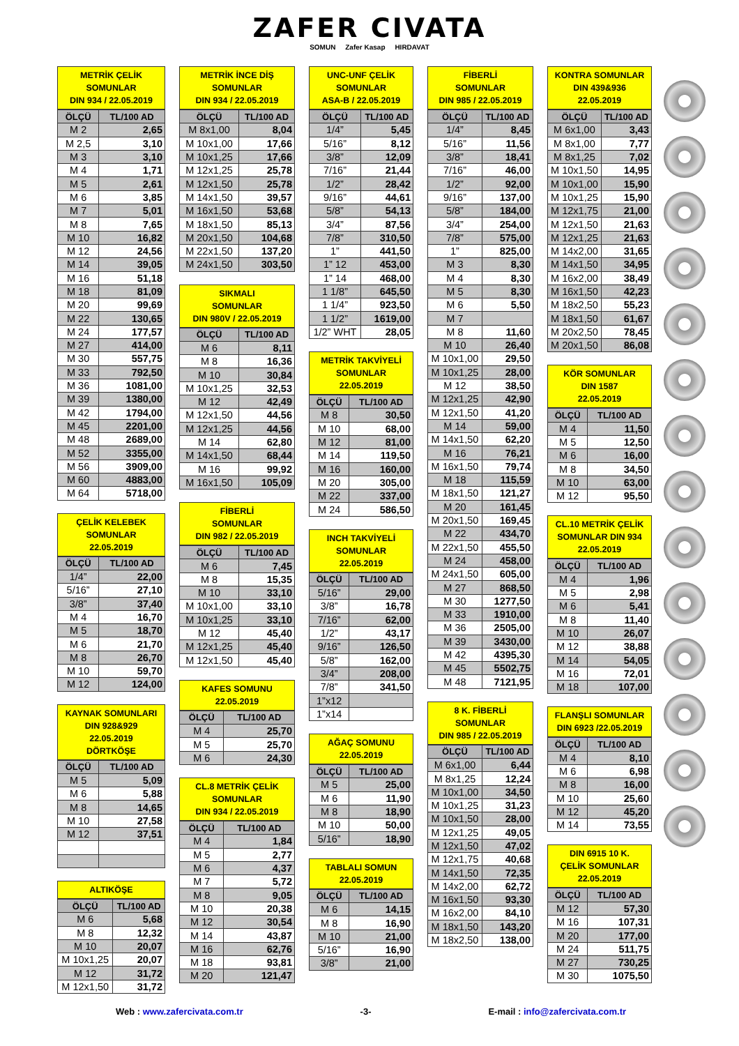ZAFER CIVATA
SOMUN Zafer Kasap HIRDAVAT
METRİK ÇELİK
SOMUNLAR
DIN 934 / 22.05.2019
| ÖLÇÜ | TL/100 AD |
| --- | --- |
| M 2 | 2,65 |
| M 2,5 | 3,10 |
| M 3 | 3,10 |
| M 4 | 1,71 |
| M 5 | 2,61 |
| M 6 | 3,85 |
| M 7 | 5,01 |
| M 8 | 7,65 |
| M 10 | 16,82 |
| M 12 | 24,56 |
| M 14 | 39,05 |
| M 16 | 51,18 |
| M 18 | 81,09 |
| M 20 | 99,69 |
| M 22 | 130,65 |
| M 24 | 177,57 |
| M 27 | 414,00 |
| M 30 | 557,75 |
| M 33 | 792,50 |
| M 36 | 1081,00 |
| M 39 | 1380,00 |
| M 42 | 1794,00 |
| M 45 | 2201,00 |
| M 48 | 2689,00 |
| M 52 | 3355,00 |
| M 56 | 3909,00 |
| M 60 | 4883,00 |
| M 64 | 5718,00 |
ÇELİK KELEBEK
SOMUNLAR
22.05.2019
| ÖLÇÜ | TL/100 AD |
| --- | --- |
| 1/4” | 22,00 |
| 5/16” | 27,10 |
| 3/8” | 37,40 |
| M 4 | 16,70 |
| M 5 | 18,70 |
| M 6 | 21,70 |
| M 8 | 26,70 |
| M 10 | 59,70 |
| M 12 | 124,00 |
KAYNAK SOMUNLARI
DIN 928&929
22.05.2019
DÖRTKÖŞE
| ÖLÇÜ | TL/100 AD |
| --- | --- |
| M 5 | 5,09 |
| M 6 | 5,88 |
| M 8 | 14,65 |
| M 10 | 27,58 |
| M 12 | 37,51 |
ALTIKÖŞE
| ÖLÇÜ | TL/100 AD |
| --- | --- |
| M 6 | 5,68 |
| M 8 | 12,32 |
| M 10 | 20,07 |
| M 10x1,25 | 20,07 |
| M 12 | 31,72 |
| M 12x1,50 | 31,72 |
METRİK İNCE DİŞ
SOMUNLAR
DIN 934 / 22.05.2019
| ÖLÇÜ | TL/100 AD |
| --- | --- |
| M 8x1,00 | 8,04 |
| M 10x1,00 | 17,66 |
| M 10x1,25 | 17,66 |
| M 12x1,25 | 25,78 |
| M 12x1,50 | 25,78 |
| M 14x1,50 | 39,57 |
| M 16x1,50 | 53,68 |
| M 18x1,50 | 85,13 |
| M 20x1,50 | 104,68 |
| M 22x1,50 | 137,20 |
| M 24x1,50 | 303,50 |
SIKMALI
SOMUNLAR
DIN 980V / 22.05.2019
| ÖLÇÜ | TL/100 AD |
| --- | --- |
| M 6 | 8,11 |
| M 8 | 16,36 |
| M 10 | 30,84 |
| M 10x1,25 | 32,53 |
| M 12 | 42,49 |
| M 12x1,50 | 44,56 |
| M 12x1,25 | 44,56 |
| M 14 | 62,80 |
| M 14x1,50 | 68,44 |
| M 16 | 99,92 |
| M 16x1,50 | 105,09 |
FİBERLİ
SOMUNLAR
DIN 982 / 22.05.2019
| ÖLÇÜ | TL/100 AD |
| --- | --- |
| M 6 | 7,45 |
| M 8 | 15,35 |
| M 10 | 33,10 |
| M 10x1,00 | 33,10 |
| M 10x1,25 | 33,10 |
| M 12 | 45,40 |
| M 12x1,25 | 45,40 |
| M 12x1,50 | 45,40 |
KAFES SOMUNU
22.05.2019
| ÖLÇÜ | TL/100 AD |
| --- | --- |
| M 4 | 25,70 |
| M 5 | 25,70 |
| M 6 | 24,30 |
CL.8 METRİK ÇELİK
SOMUNLAR
DIN 934 / 22.05.2019
| ÖLÇÜ | TL/100 AD |
| --- | --- |
| M 4 | 1,84 |
| M 5 | 2,77 |
| M 6 | 4,37 |
| M 7 | 5,72 |
| M 8 | 9,05 |
| M 10 | 20,38 |
| M 12 | 30,54 |
| M 14 | 43,87 |
| M 16 | 62,76 |
| M 18 | 93,81 |
| M 20 | 121,47 |
UNC-UNF ÇELİK
SOMUNLAR
ASA-B / 22.05.2019
| ÖLÇÜ | TL/100 AD |
| --- | --- |
| 1/4” | 5,45 |
| 5/16” | 8,12 |
| 3/8” | 12,09 |
| 7/16” | 21,44 |
| 1/2” | 28,42 |
| 9/16” | 44,61 |
| 5/8” | 54,13 |
| 3/4” | 87,56 |
| 7/8” | 310,50 |
| 1” | 441,50 |
| 1” 12 | 453,00 |
| 1” 14 | 468,00 |
| 1 1/8” | 645,50 |
| 1 1/4” | 923,50 |
| 1 1/2” | 1619,00 |
| 1/2” WHT | 28,05 |
METRİK TAKVİYELİ
SOMUNLAR
22.05.2019
| ÖLÇÜ | TL/100 AD |
| --- | --- |
| M 8 | 30,50 |
| M 10 | 68,00 |
| M 12 | 81,00 |
| M 14 | 119,50 |
| M 16 | 160,00 |
| M 20 | 305,00 |
| M 22 | 337,00 |
| M 24 | 586,50 |
INCH TAKVİYELİ
SOMUNLAR
22.05.2019
| ÖLÇÜ | TL/100 AD |
| --- | --- |
| 5/16” | 29,00 |
| 3/8” | 16,78 |
| 7/16” | 62,00 |
| 1/2” | 43,17 |
| 9/16” | 126,50 |
| 5/8” | 162,00 |
| 3/4” | 208,00 |
| 7/8” | 341,50 |
| 1”x12 | |
| 1”x14 | |
AĞAÇ SOMUNU
22.05.2019
| ÖLÇÜ | TL/100 AD |
| --- | --- |
| M 5 | 25,00 |
| M 6 | 11,90 |
| M 8 | 18,90 |
| M 10 | 50,00 |
| 5/16” | 18,90 |
TABLALI SOMUN
22.05.2019
| ÖLÇÜ | TL/100 AD |
| --- | --- |
| M 6 | 14,15 |
| M 8 | 16,90 |
| M 10 | 21,00 |
| 5/16” | 16,90 |
| 3/8” | 21,00 |
FİBERLİ
SOMUNLAR
DIN 985 / 22.05.2019
| ÖLÇÜ | TL/100 AD |
| --- | --- |
| 1/4” | 8,45 |
| 5/16” | 11,56 |
| 3/8” | 18,41 |
| 7/16” | 46,00 |
| 1/2” | 92,00 |
| 9/16” | 137,00 |
| 5/8” | 184,00 |
| 3/4” | 254,00 |
| 7/8” | 575,00 |
| 1” | 825,00 |
| M 3 | 8,30 |
| M 4 | 8,30 |
| M 5 | 8,30 |
| M 6 | 5,50 |
| M 7 | |
| M 8 | 11,60 |
| M 10 | 26,40 |
| M 10x1,00 | 29,50 |
| M 10x1,25 | 28,00 |
| M 12 | 38,50 |
| M 12x1,25 | 42,90 |
| M 12x1,50 | 41,20 |
| M 14 | 59,00 |
| M 14x1,50 | 62,20 |
| M 16 | 76,21 |
| M 16x1,50 | 79,74 |
| M 18 | 115,59 |
| M 18x1,50 | 121,27 |
| M 20 | 161,45 |
| M 20x1,50 | 169,45 |
| M 22 | 434,70 |
| M 22x1,50 | 455,50 |
| M 24 | 458,00 |
| M 24x1,50 | 605,00 |
| M 27 | 868,50 |
| M 30 | 1277,50 |
| M 33 | 1910,00 |
| M 36 | 2505,00 |
| M 39 | 3430,00 |
| M 42 | 4395,30 |
| M 45 | 5502,75 |
| M 48 | 7121,95 |
8 K. FİBERLİ
SOMUNLAR
DIN 985 / 22.05.2019
| ÖLÇÜ | TL/100 AD |
| --- | --- |
| M 6x1,00 | 6,44 |
| M 8x1,25 | 12,24 |
| M 10x1,00 | 34,50 |
| M 10x1,25 | 31,23 |
| M 10x1,50 | 28,00 |
| M 12x1,25 | 49,05 |
| M 12x1,50 | 47,02 |
| M 12x1,75 | 40,68 |
| M 14x1,50 | 72,35 |
| M 14x2,00 | 62,72 |
| M 16x1,50 | 93,30 |
| M 16x2,00 | 84,10 |
| M 18x1,50 | 143,20 |
| M 18x2,50 | 138,00 |
KONTRA SOMUNLAR
DIN 439&936
22.05.2019
| ÖLÇÜ | TL/100 AD |
| --- | --- |
| M 6x1,00 | 3,43 |
| M 8x1,00 | 7,77 |
| M 8x1,25 | 7,02 |
| M 10x1,50 | 14,95 |
| M 10x1,00 | 15,90 |
| M 10x1,25 | 15,90 |
| M 12x1,75 | 21,00 |
| M 12x1,50 | 21,63 |
| M 12x1,25 | 21,63 |
| M 14x2,00 | 31,65 |
| M 14x1,50 | 34,95 |
| M 16x2,00 | 38,49 |
| M 16x1,50 | 42,23 |
| M 18x2,50 | 55,23 |
| M 18x1,50 | 61,67 |
| M 20x2,50 | 78,45 |
| M 20x1,50 | 86,08 |
KÖR SOMUNLAR
DIN 1587
22.05.2019
| ÖLÇÜ | TL/100 AD |
| --- | --- |
| M 4 | 11,50 |
| M 5 | 12,50 |
| M 6 | 16,00 |
| M 8 | 34,50 |
| M 10 | 63,00 |
| M 12 | 95,50 |
CL.10 METRİK ÇELİK
SOMUNLAR DIN 934
22.05.2019
| ÖLÇÜ | TL/100 AD |
| --- | --- |
| M 4 | 1,96 |
| M 5 | 2,98 |
| M 6 | 5,41 |
| M 8 | 11,40 |
| M 10 | 26,07 |
| M 12 | 38,88 |
| M 14 | 54,05 |
| M 16 | 72,01 |
| M 18 | 107,00 |
FLANŞLI SOMUNLAR
DIN 6923 /22.05.2019
| ÖLÇÜ | TL/100 AD |
| --- | --- |
| M 4 | 8,10 |
| M 6 | 6,98 |
| M 8 | 16,00 |
| M 10 | 25,60 |
| M 12 | 45,20 |
| M 14 | 73,55 |
DIN 6915 10 K.
ÇELİK SOMUNLAR
22.05.2019
| ÖLÇÜ | TL/100 AD |
| --- | --- |
| M 12 | 57,30 |
| M 16 | 107,31 |
| M 20 | 177,00 |
| M 24 | 511,75 |
| M 27 | 730,25 |
| M 30 | 1075,50 |
Web : www.zafercivata.com.tr -3- E-mail : info@zafercivata.com.tr